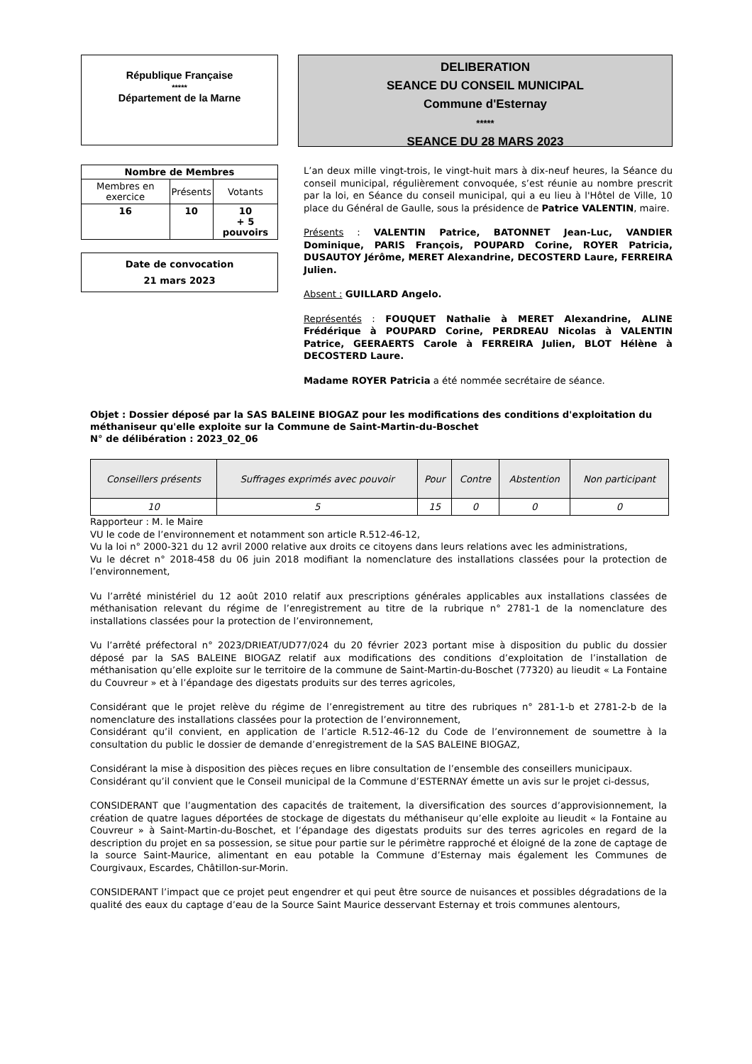République Française
*****
Département de la Marne
DELIBERATION
SEANCE DU CONSEIL MUNICIPAL
Commune d'Esternay
*****
SEANCE DU 28 MARS 2023
| Nombre de Membres | | |
| --- | --- | --- |
| Membres en exercice | Présents | Votants |
| 16 | 10 | 10 + 5 pouvoirs |
Date de convocation
21 mars 2023
L’an deux mille vingt-trois, le vingt-huit mars à dix-neuf heures, la Séance du conseil municipal, régulièrement convoquée, s’est réunie au nombre prescrit par la loi, en Séance du conseil municipal, qui a eu lieu à l'Hôtel de Ville, 10 place du Général de Gaulle, sous la présidence de Patrice VALENTIN, maire.
Présents : VALENTIN Patrice, BATONNET Jean-Luc, VANDIER Dominique, PARIS François, POUPARD Corine, ROYER Patricia, DUSAUTOY Jérôme, MERET Alexandrine, DECOSTERD Laure, FERREIRA Julien.
Absent : GUILLARD Angelo.
Représentés : FOUQUET Nathalie à MERET Alexandrine, ALINE Frédérique à POUPARD Corine, PERDREAU Nicolas à VALENTIN Patrice, GEERAERTS Carole à FERREIRA Julien, BLOT Hélène à DECOSTERD Laure.
Madame ROYER Patricia a été nommée secrétaire de séance.
Objet : Dossier déposé par la SAS BALEINE BIOGAZ pour les modifications des conditions d'exploitation du méthaniseur qu'elle exploite sur la Commune de Saint-Martin-du-Boschet
N° de délibération : 2023_02_06
| Conseillers présents | Suffrages exprimés avec pouvoir | Pour | Contre | Abstention | Non participant |
| --- | --- | --- | --- | --- | --- |
| 10 | 5 | 15 | 0 | 0 | 0 |
Rapporteur : M. le Maire
VU le code de l’environnement et notamment son article R.512-46-12,
Vu la loi n° 2000-321 du 12 avril 2000 relative aux droits ce citoyens dans leurs relations avec les administrations,
Vu le décret n° 2018-458 du 06 juin 2018 modifiant la nomenclature des installations classées pour la protection de l’environnement,
Vu l’arrêté ministériel du 12 août 2010 relatif aux prescriptions générales applicables aux installations classées de méthanisation relevant du régime de l’enregistrement au titre de la rubrique n° 2781-1 de la nomenclature des installations classées pour la protection de l’environnement,
Vu l’arrêté préfectoral n° 2023/DRIEAT/UD77/024 du 20 février 2023 portant mise à disposition du public du dossier déposé par la SAS BALEINE BIOGAZ relatif aux modifications des conditions d’exploitation de l’installation de méthanisation qu’elle exploite sur le territoire de la commune de Saint-Martin-du-Boschet (77320) au lieudit « La Fontaine du Couvreur » et à l’épandage des digestats produits sur des terres agricoles,
Considérant que le projet relève du régime de l’enregistrement au titre des rubriques n° 281-1-b et 2781-2-b de la nomenclature des installations classées pour la protection de l’environnement,
Considérant qu’il convient, en application de l’article R.512-46-12 du Code de l’environnement de soumettre à la consultation du public le dossier de demande d’enregistrement de la SAS BALEINE BIOGAZ,
Considérant la mise à disposition des pièces reçues en libre consultation de l’ensemble des conseillers municipaux.
Considérant qu’il convient que le Conseil municipal de la Commune d’ESTERNAY émette un avis sur le projet ci-dessus,
CONSIDERANT que l’augmentation des capacités de traitement, la diversification des sources d’approvisionnement, la création de quatre lagues déportées de stockage de digestats du méthaniseur qu’elle exploite au lieudit « la Fontaine au Couvreur » à Saint-Martin-du-Boschet, et l‘épandage des digestats produits sur des terres agricoles en regard de la description du projet en sa possession, se situe pour partie sur le périmètre rapproché et éloigné de la zone de captage de la source Saint-Maurice, alimentant en eau potable la Commune d’Esternay mais également les Communes de Courgivaux, Escardes, Châtillon-sur-Morin.
CONSIDERANT l’impact que ce projet peut engendrer et qui peut être source de nuisances et possibles dégradations de la qualité des eaux du captage d’eau de la Source Saint Maurice desservant Esternay et trois communes alentours,